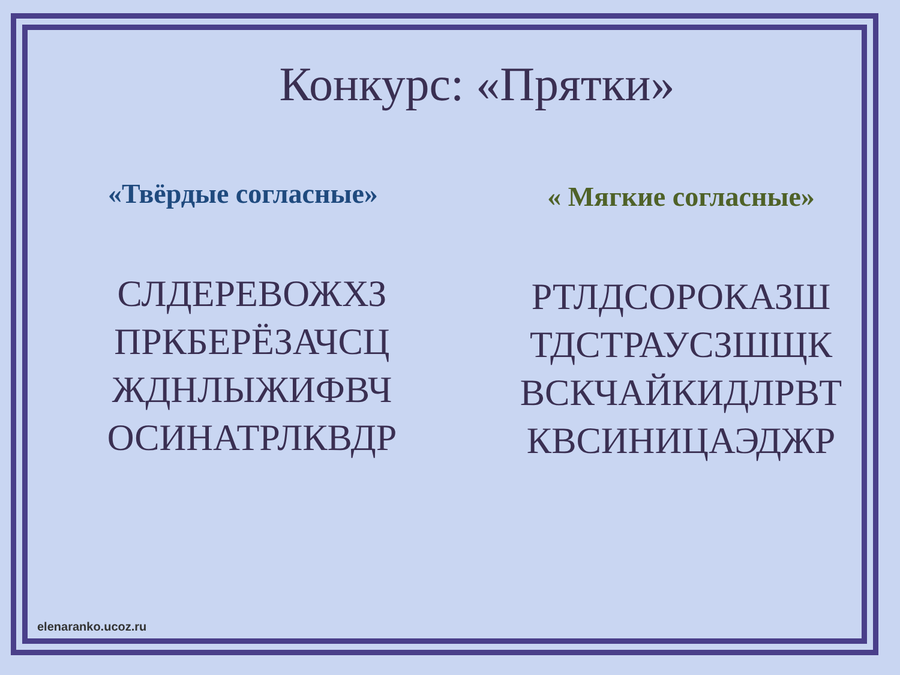Конкурс: «Прятки»
«Твёрдые согласные»
СЛДЕРЕВОЖХЗ
ПРКБЕРЁЗАЧСЦ
ЖДНЛЫЖИФВЧ
ОСИНАТРЛКВДР
« Мягкие согласные»
РТЛДСОРОКАЗШ
ТДСТРАУСЗШЩК
ВСКЧАЙКИДЛРВТ
КВСИНИЦАЭДЖР
elenaranko.ucoz.ru